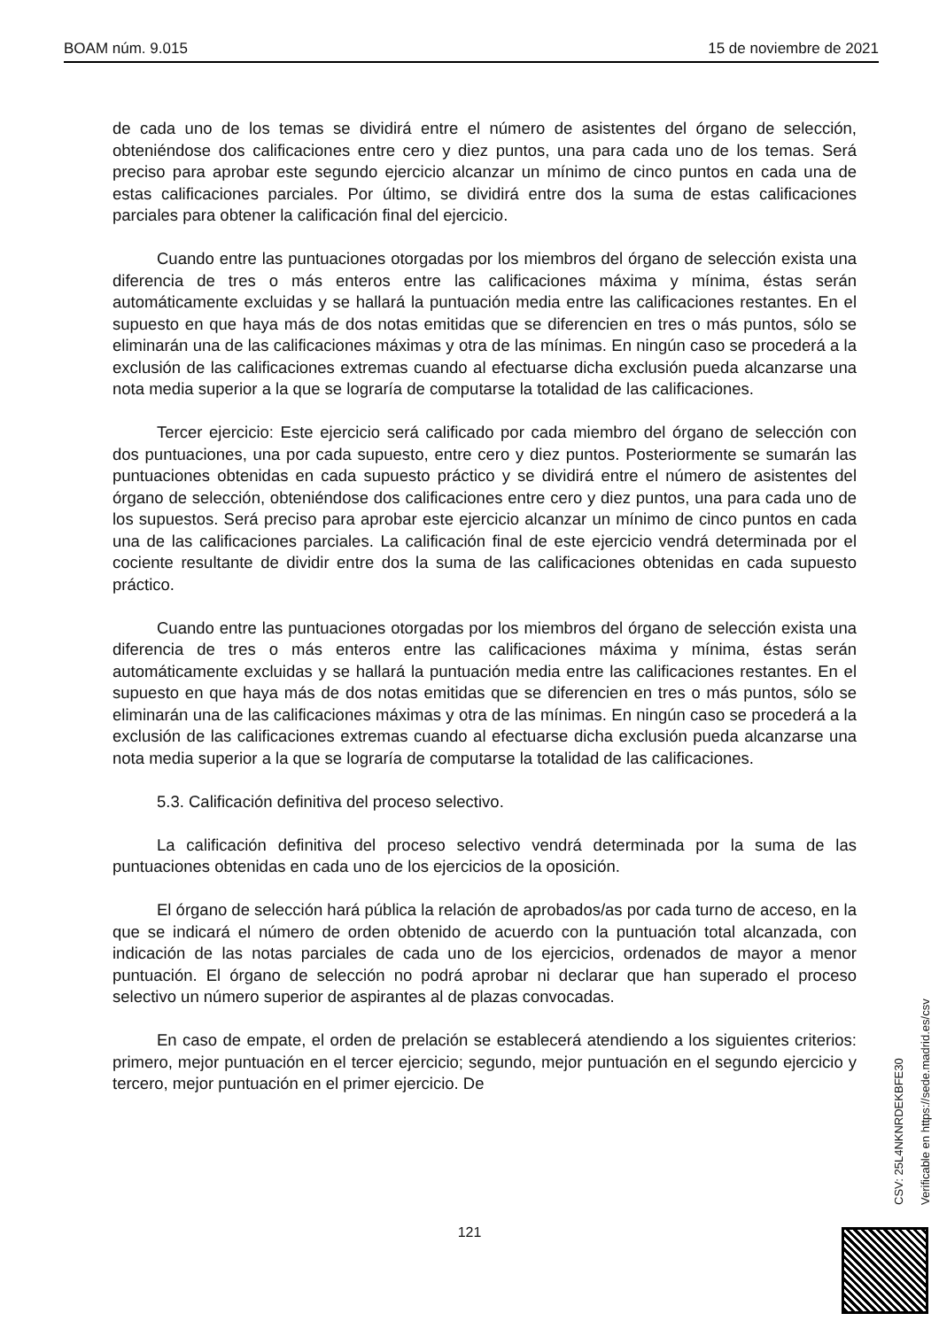BOAM núm. 9.015 15 de noviembre de 2021
de cada uno de los temas se dividirá entre el número de asistentes del órgano de selección, obteniéndose dos calificaciones entre cero y diez puntos, una para cada uno de los temas. Será preciso para aprobar este segundo ejercicio alcanzar un mínimo de cinco puntos en cada una de estas calificaciones parciales. Por último, se dividirá entre dos la suma de estas calificaciones parciales para obtener la calificación final del ejercicio.
Cuando entre las puntuaciones otorgadas por los miembros del órgano de selección exista una diferencia de tres o más enteros entre las calificaciones máxima y mínima, éstas serán automáticamente excluidas y se hallará la puntuación media entre las calificaciones restantes. En el supuesto en que haya más de dos notas emitidas que se diferencien en tres o más puntos, sólo se eliminarán una de las calificaciones máximas y otra de las mínimas. En ningún caso se procederá a la exclusión de las calificaciones extremas cuando al efectuarse dicha exclusión pueda alcanzarse una nota media superior a la que se lograría de computarse la totalidad de las calificaciones.
Tercer ejercicio: Este ejercicio será calificado por cada miembro del órgano de selección con dos puntuaciones, una por cada supuesto, entre cero y diez puntos. Posteriormente se sumarán las puntuaciones obtenidas en cada supuesto práctico y se dividirá entre el número de asistentes del órgano de selección, obteniéndose dos calificaciones entre cero y diez puntos, una para cada uno de los supuestos. Será preciso para aprobar este ejercicio alcanzar un mínimo de cinco puntos en cada una de las calificaciones parciales. La calificación final de este ejercicio vendrá determinada por el cociente resultante de dividir entre dos la suma de las calificaciones obtenidas en cada supuesto práctico.
Cuando entre las puntuaciones otorgadas por los miembros del órgano de selección exista una diferencia de tres o más enteros entre las calificaciones máxima y mínima, éstas serán automáticamente excluidas y se hallará la puntuación media entre las calificaciones restantes. En el supuesto en que haya más de dos notas emitidas que se diferencien en tres o más puntos, sólo se eliminarán una de las calificaciones máximas y otra de las mínimas. En ningún caso se procederá a la exclusión de las calificaciones extremas cuando al efectuarse dicha exclusión pueda alcanzarse una nota media superior a la que se lograría de computarse la totalidad de las calificaciones.
5.3. Calificación definitiva del proceso selectivo.
La calificación definitiva del proceso selectivo vendrá determinada por la suma de las puntuaciones obtenidas en cada uno de los ejercicios de la oposición.
El órgano de selección hará pública la relación de aprobados/as por cada turno de acceso, en la que se indicará el número de orden obtenido de acuerdo con la puntuación total alcanzada, con indicación de las notas parciales de cada uno de los ejercicios, ordenados de mayor a menor puntuación. El órgano de selección no podrá aprobar ni declarar que han superado el proceso selectivo un número superior de aspirantes al de plazas convocadas.
En caso de empate, el orden de prelación se establecerá atendiendo a los siguientes criterios: primero, mejor puntuación en el tercer ejercicio; segundo, mejor puntuación en el segundo ejercicio y tercero, mejor puntuación en el primer ejercicio. De
CSV: 25L4NKNRDEKBFE30
Verificable en https://sede.madrid.es/csv
121